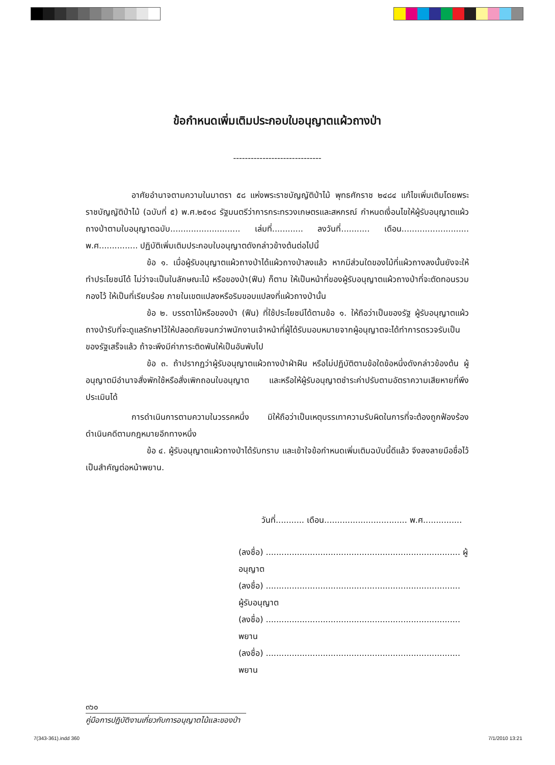ข้อกำหนดเพิ่มเติมประกอบใบอนุญาตแผ้วถางป่า
------------------------------
อาศัยอำนาจตามความในมาตรา ๕๘ แห่งพระราชบัญญัติป่าไม้ พุทธศักราช ๒๔๘๔ แก้ไขเพิ่มเติมโดยพระราชบัญญัติป่าไม้ (ฉบับที่ ๕) พ.ศ.๒๕๑๘ รัฐมนตรีว่าการกระทรวงเกษตรและสหกรณ์ กำหนดเงื่อนไขให้ผู้รับอนุญาตแผ้วถางป่าตามใบอนุญาตฉบับ........................... เล่มที่............ ลงวันที่........... เดือน.......................... พ.ศ............... ปฏิบัติเพิ่มเติมประกอบใบอนุญาตดังกล่าวข้างต้นต่อไปนี้
ข้อ ๑. เมื่อผู้รับอนุญาตแผ้วถางป่าได้แผ้วถางป่าลงแล้ว หากมีส่วนใดของไม้ที่แผ้วถางลงนั้นยังจะให้ทำประโยชน์ได้ ไม่ว่าจะเป็นในลักษณะไม้ หรือของป่า(ฟืน) ก็ตาม ให้เป็นหน้าที่ของผู้รับอนุญาตแผ้วถางป่าที่จะตัดทอนรวมกองไว้ ให้เป็นที่เรียบร้อย ภายในเขตแปลงหรือริมขอบแปลงที่แผ้วถางป่านั้น
ข้อ ๒. บรรดาไม้หรือของป่า (ฟืน) ที่ใช้ประโยชน์ได้ตามข้อ ๑. ให้ถือว่าเป็นของรัฐ ผู้รับอนุญาตแผ้วถางป่ารับที่จะดูแลรักษาไว้ให้ปลอดภัยจนกว่าพนักงานเจ้าหน้าที่ผู้ได้รับมอบหมายจากผู้อนุญาตจะได้ทำการตรวจรับเป็นของรัฐเสร็จแล้ว ถ้าจะพึงมีค่าภาระติดพันให้เป็นอันพับไป
ข้อ ๓. ถ้าปรากฏว่าผู้รับอนุญาตแผ้วถางป่าฝ่าฝืน หรือไม่ปฏิบัติตามข้อใดข้อหนึ่งดังกล่าวข้องต้น ผู้อนุญาตมีอำนาจสั่งพักใช้หรือสั่งเพิกถอนใบอนุญาต และหรือให้ผู้รับอนุญาตชำระค่าปรับตามอัตราความเสียหายที่พึงประเมินได้
การดำเนินการตามความในวรรคหนึ่ง มิให้ถือว่าเป็นเหตุบรรเทาความรับผิดในการที่จะต้องถูกฟ้องร้องดำเนินคดีตามกฎหมายอีกทางหนึ่ง
ข้อ ๔. ผู้รับอนุญาตแผ้วถางป่าได้รับทราบ และเข้าใจข้อกำหนดเพิ่มเติมฉบับนี้ดีแล้ว จึงลงลายมือชื่อไว้เป็นสำคัญต่อหน้าพยาน.
วันที่........... เดือน................................ พ.ศ...............
(ลงชื่อ) ........................................................................... ผู้อนุญาต
(ลงชื่อ) ........................................................................... ผู้รับอนุญาต
(ลงชื่อ) ........................................................................... พยาน
(ลงชื่อ) ........................................................................... พยาน
๓๖๐
คู่มือการปฏิบัติงานเกี่ยวกับการอนุญาตไม้และของป่า
7(343-361).indd 360 7/1/2010 13:21